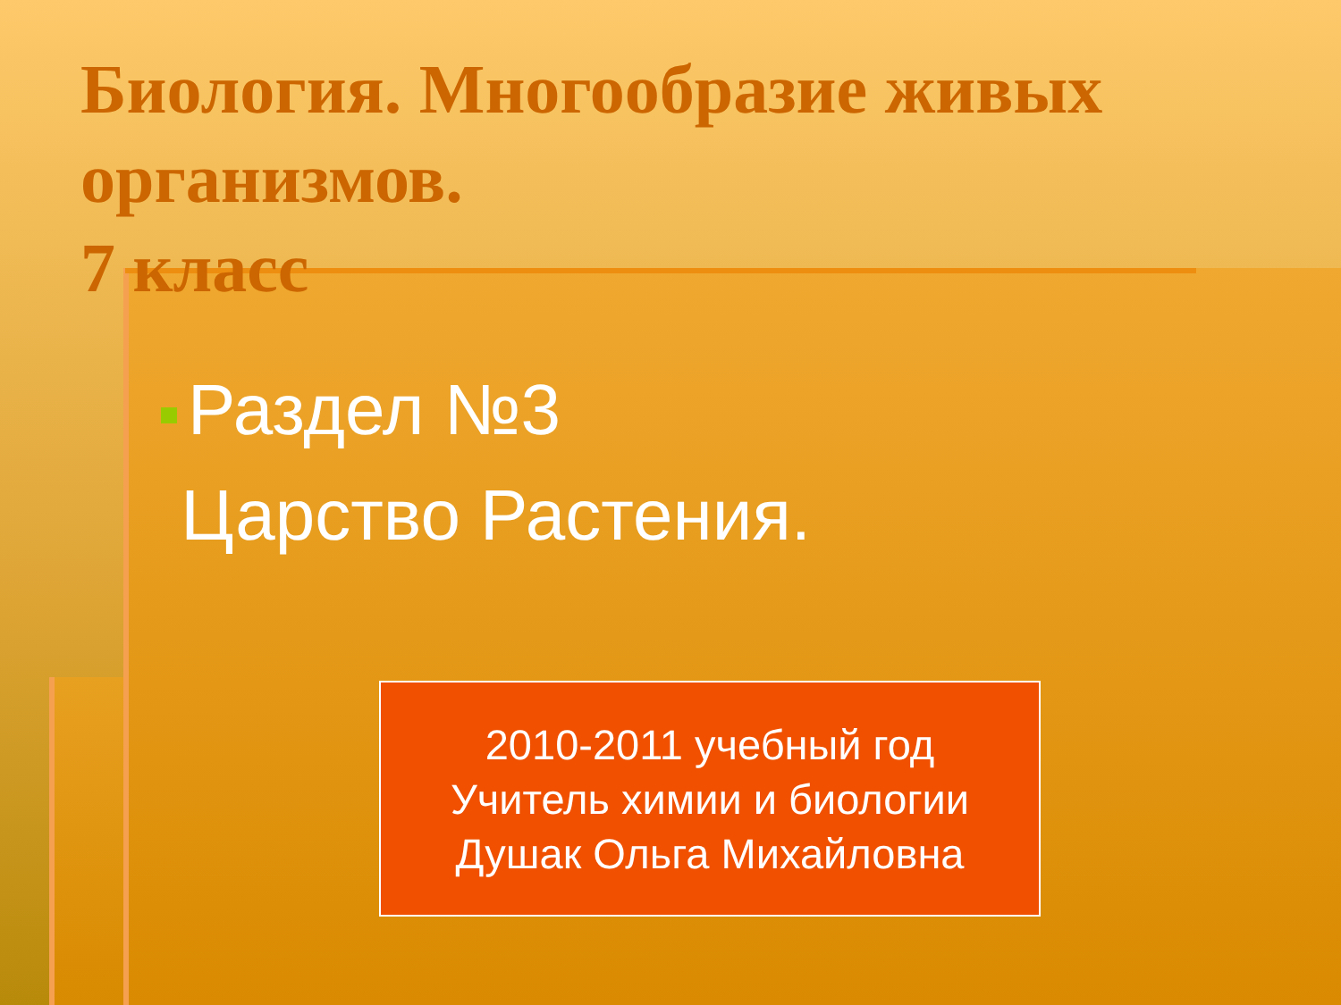Биология. Многообразие живых организмов.
7 класс
Раздел №3
Царство Растения.
2010-2011 учебный год
Учитель химии и биологии
Душак Ольга Михайловна